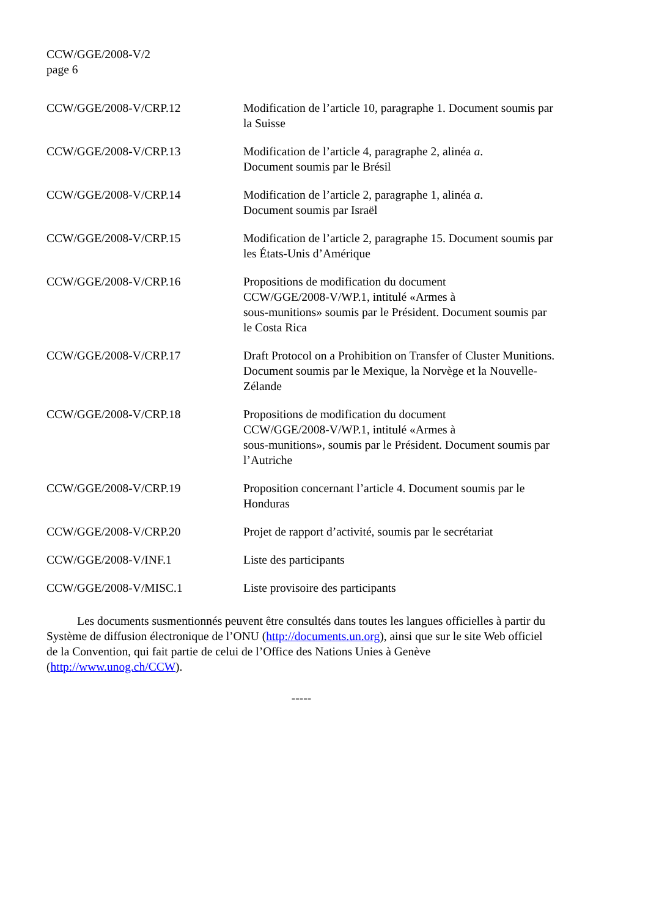CCW/GGE/2008-V/2
page 6
| CCW/GGE/2008-V/CRP.12 | Modification de l’article 10, paragraphe 1. Document soumis par la Suisse |
| CCW/GGE/2008-V/CRP.13 | Modification de l’article 4, paragraphe 2, alinéa a . Document soumis par le Brésil |
| CCW/GGE/2008-V/CRP.14 | Modification de l’article 2, paragraphe 1, alinéa a . Document soumis par Israël |
| CCW/GGE/2008-V/CRP.15 | Modification de l’article 2, paragraphe 15. Document soumis par les États-Unis d’Amérique |
| CCW/GGE/2008-V/CRP.16 | Propositions de modification du document CCW/GGE/2008-V/WP.1, intitulé «Armes à sous-munitions» soumis par le Président. Document soumis par le Costa Rica |
| CCW/GGE/2008-V/CRP.17 | Draft Protocol on a Prohibition on Transfer of Cluster Munitions. Document soumis par le Mexique, la Norvège et la Nouvelle-Zélande |
| CCW/GGE/2008-V/CRP.18 | Propositions de modification du document CCW/GGE/2008-V/WP.1, intitulé «Armes à sous-munitions», soumis par le Président. Document soumis par l’Autriche |
| CCW/GGE/2008-V/CRP.19 | Proposition concernant l’article 4. Document soumis par le Honduras |
| CCW/GGE/2008-V/CRP.20 | Projet de rapport d’activité, soumis par le secrétariat |
| CCW/GGE/2008-V/INF.1 | Liste des participants |
| CCW/GGE/2008-V/MISC.1 | Liste provisoire des participants |
Les documents susmentionnés peuvent être consultés dans toutes les langues officielles à partir du Système de diffusion électronique de l’ONU (http://documents.un.org), ainsi que sur le site Web officiel de la Convention, qui fait partie de celui de l’Office des Nations Unies à Genève (http://www.unog.ch/CCW).
-----